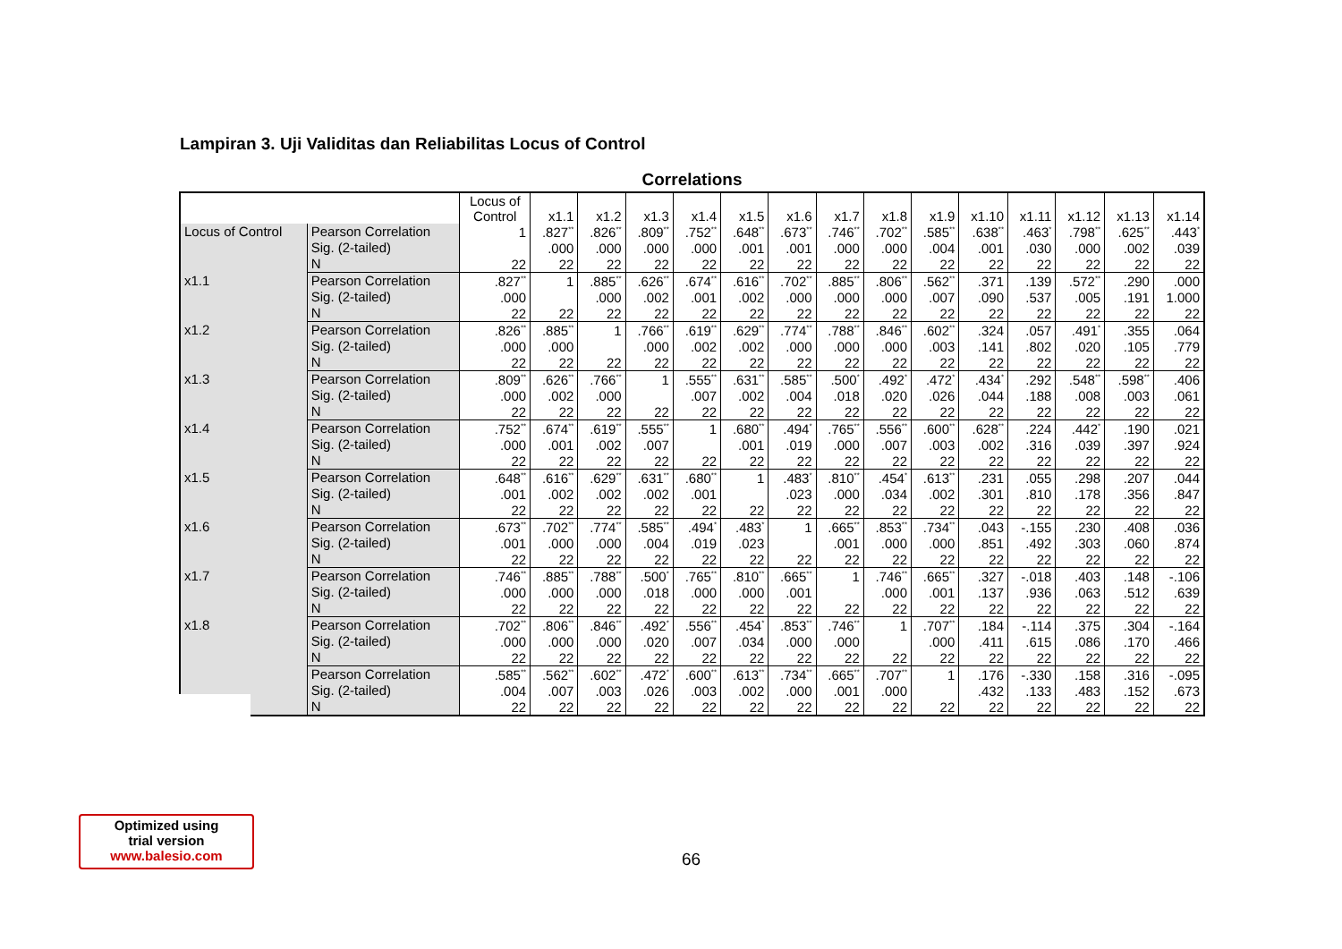Lampiran 3. Uji Validitas dan Reliabilitas Locus of Control
Correlations
| | | Locus of Control | x1.1 | x1.2 | x1.3 | x1.4 | x1.5 | x1.6 | x1.7 | x1.8 | x1.9 | x1.10 | x1.11 | x1.12 | x1.13 | x1.14 |
| --- | --- | --- | --- | --- | --- | --- | --- | --- | --- | --- | --- | --- | --- | --- | --- | --- |
| Locus of Control | Pearson Correlation | 1 | .827<sup>**</sup> | .826<sup>**</sup> | .809<sup>**</sup> | .752<sup>**</sup> | .648<sup>**</sup> | .673<sup>**</sup> | .746<sup>**</sup> | .702<sup>**</sup> | .585<sup>**</sup> | .638<sup>**</sup> | .463<sup>*</sup> | .798<sup>**</sup> | .625<sup>**</sup> | .443<sup>*</sup> |
| | Sig. (2-tailed) | | .000 | .000 | .000 | .000 | .001 | .001 | .000 | .000 | .004 | .001 | .030 | .000 | .002 | .039 |
| | N | 22 | 22 | 22 | 22 | 22 | 22 | 22 | 22 | 22 | 22 | 22 | 22 | 22 | 22 | 22 |
| x1.1 | Pearson Correlation | .827<sup>**</sup> | 1 | .885<sup>**</sup> | .626<sup>**</sup> | .674<sup>**</sup> | .616<sup>**</sup> | .702<sup>**</sup> | .885<sup>**</sup> | .806<sup>**</sup> | .562<sup>**</sup> | .371 | .139 | .572<sup>**</sup> | .290 | .000 |
| | Sig. (2-tailed) | .000 | | .000 | .002 | .001 | .002 | .000 | .000 | .000 | .007 | .090 | .537 | .005 | .191 | 1.000 |
| | N | 22 | 22 | 22 | 22 | 22 | 22 | 22 | 22 | 22 | 22 | 22 | 22 | 22 | 22 | 22 |
| x1.2 | Pearson Correlation | .826<sup>**</sup> | .885<sup>**</sup> | 1 | .766<sup>**</sup> | .619<sup>**</sup> | .629<sup>**</sup> | .774<sup>**</sup> | .788<sup>**</sup> | .846<sup>**</sup> | .602<sup>**</sup> | .324 | .057 | .491<sup>*</sup> | .355 | .064 |
| | Sig. (2-tailed) | .000 | .000 | | .000 | .002 | .002 | .000 | .000 | .000 | .003 | .141 | .802 | .020 | .105 | .779 |
| | N | 22 | 22 | 22 | 22 | 22 | 22 | 22 | 22 | 22 | 22 | 22 | 22 | 22 | 22 | 22 |
| x1.3 | Pearson Correlation | .809<sup>**</sup> | .626<sup>**</sup> | .766<sup>**</sup> | 1 | .555<sup>**</sup> | .631<sup>**</sup> | .585<sup>**</sup> | .500<sup>*</sup> | .492<sup>*</sup> | .472<sup>*</sup> | .434<sup>*</sup> | .292 | .548<sup>**</sup> | .598<sup>**</sup> | .406 |
| | Sig. (2-tailed) | .000 | .002 | .000 | | .007 | .002 | .004 | .018 | .020 | .026 | .044 | .188 | .008 | .003 | .061 |
| | N | 22 | 22 | 22 | 22 | 22 | 22 | 22 | 22 | 22 | 22 | 22 | 22 | 22 | 22 | 22 |
| x1.4 | Pearson Correlation | .752<sup>**</sup> | .674<sup>**</sup> | .619<sup>**</sup> | .555<sup>**</sup> | 1 | .680<sup>**</sup> | .494<sup>*</sup> | .765<sup>**</sup> | .556<sup>**</sup> | .600<sup>**</sup> | .628<sup>**</sup> | .224 | .442<sup>*</sup> | .190 | .021 |
| | Sig. (2-tailed) | .000 | .001 | .002 | .007 | | .001 | .019 | .000 | .007 | .003 | .002 | .316 | .039 | .397 | .924 |
| | N | 22 | 22 | 22 | 22 | 22 | 22 | 22 | 22 | 22 | 22 | 22 | 22 | 22 | 22 | 22 |
| x1.5 | Pearson Correlation | .648<sup>**</sup> | .616<sup>**</sup> | .629<sup>**</sup> | .631<sup>**</sup> | .680<sup>**</sup> | 1 | .483<sup>*</sup> | .810<sup>**</sup> | .454<sup>*</sup> | .613<sup>**</sup> | .231 | .055 | .298 | .207 | .044 |
| | Sig. (2-tailed) | .001 | .002 | .002 | .002 | .001 | | .023 | .000 | .034 | .002 | .301 | .810 | .178 | .356 | .847 |
| | N | 22 | 22 | 22 | 22 | 22 | 22 | 22 | 22 | 22 | 22 | 22 | 22 | 22 | 22 | 22 |
| x1.6 | Pearson Correlation | .673<sup>**</sup> | .702<sup>**</sup> | .774<sup>**</sup> | .585<sup>**</sup> | .494<sup>*</sup> | .483<sup>*</sup> | 1 | .665<sup>**</sup> | .853<sup>**</sup> | .734<sup>**</sup> | .043 | -.155 | .230 | .408 | .036 |
| | Sig. (2-tailed) | .001 | .000 | .000 | .004 | .019 | .023 | | .001 | .000 | .000 | .851 | .492 | .303 | .060 | .874 |
| | N | 22 | 22 | 22 | 22 | 22 | 22 | 22 | 22 | 22 | 22 | 22 | 22 | 22 | 22 | 22 |
| x1.7 | Pearson Correlation | .746<sup>**</sup> | .885<sup>**</sup> | .788<sup>**</sup> | .500<sup>*</sup> | .765<sup>**</sup> | .810<sup>**</sup> | .665<sup>**</sup> | 1 | .746<sup>**</sup> | .665<sup>**</sup> | .327 | -.018 | .403 | .148 | -.106 |
| | Sig. (2-tailed) | .000 | .000 | .000 | .018 | .000 | .000 | .001 | | .000 | .001 | .137 | .936 | .063 | .512 | .639 |
| | N | 22 | 22 | 22 | 22 | 22 | 22 | 22 | 22 | 22 | 22 | 22 | 22 | 22 | 22 | 22 |
| x1.8 | Pearson Correlation | .702<sup>**</sup> | .806<sup>**</sup> | .846<sup>**</sup> | .492<sup>*</sup> | .556<sup>**</sup> | .454<sup>*</sup> | .853<sup>**</sup> | .746<sup>**</sup> | 1 | .707<sup>**</sup> | .184 | -.114 | .375 | .304 | -.164 |
| | Sig. (2-tailed) | .000 | .000 | .000 | .020 | .007 | .034 | .000 | .000 | | .000 | .411 | .615 | .086 | .170 | .466 |
| | N | 22 | 22 | 22 | 22 | 22 | 22 | 22 | 22 | 22 | 22 | 22 | 22 | 22 | 22 | 22 |
| | Pearson Correlation | .585<sup>**</sup> | .562<sup>**</sup> | .602<sup>**</sup> | .472<sup>*</sup> | .600<sup>**</sup> | .613<sup>**</sup> | .734<sup>**</sup> | .665<sup>**</sup> | .707<sup>**</sup> | 1 | .176 | -.330 | .158 | .316 | -.095 |
| | Sig. (2-tailed) | .004 | .007 | .003 | .026 | .003 | .002 | .000 | .001 | .000 | | .432 | .133 | .483 | .152 | .673 |
| | N | 22 | 22 | 22 | 22 | 22 | 22 | 22 | 22 | 22 | 22 | 22 | 22 | 22 | 22 | 22 |
Optimized using
trial version
www.balesio.com
66